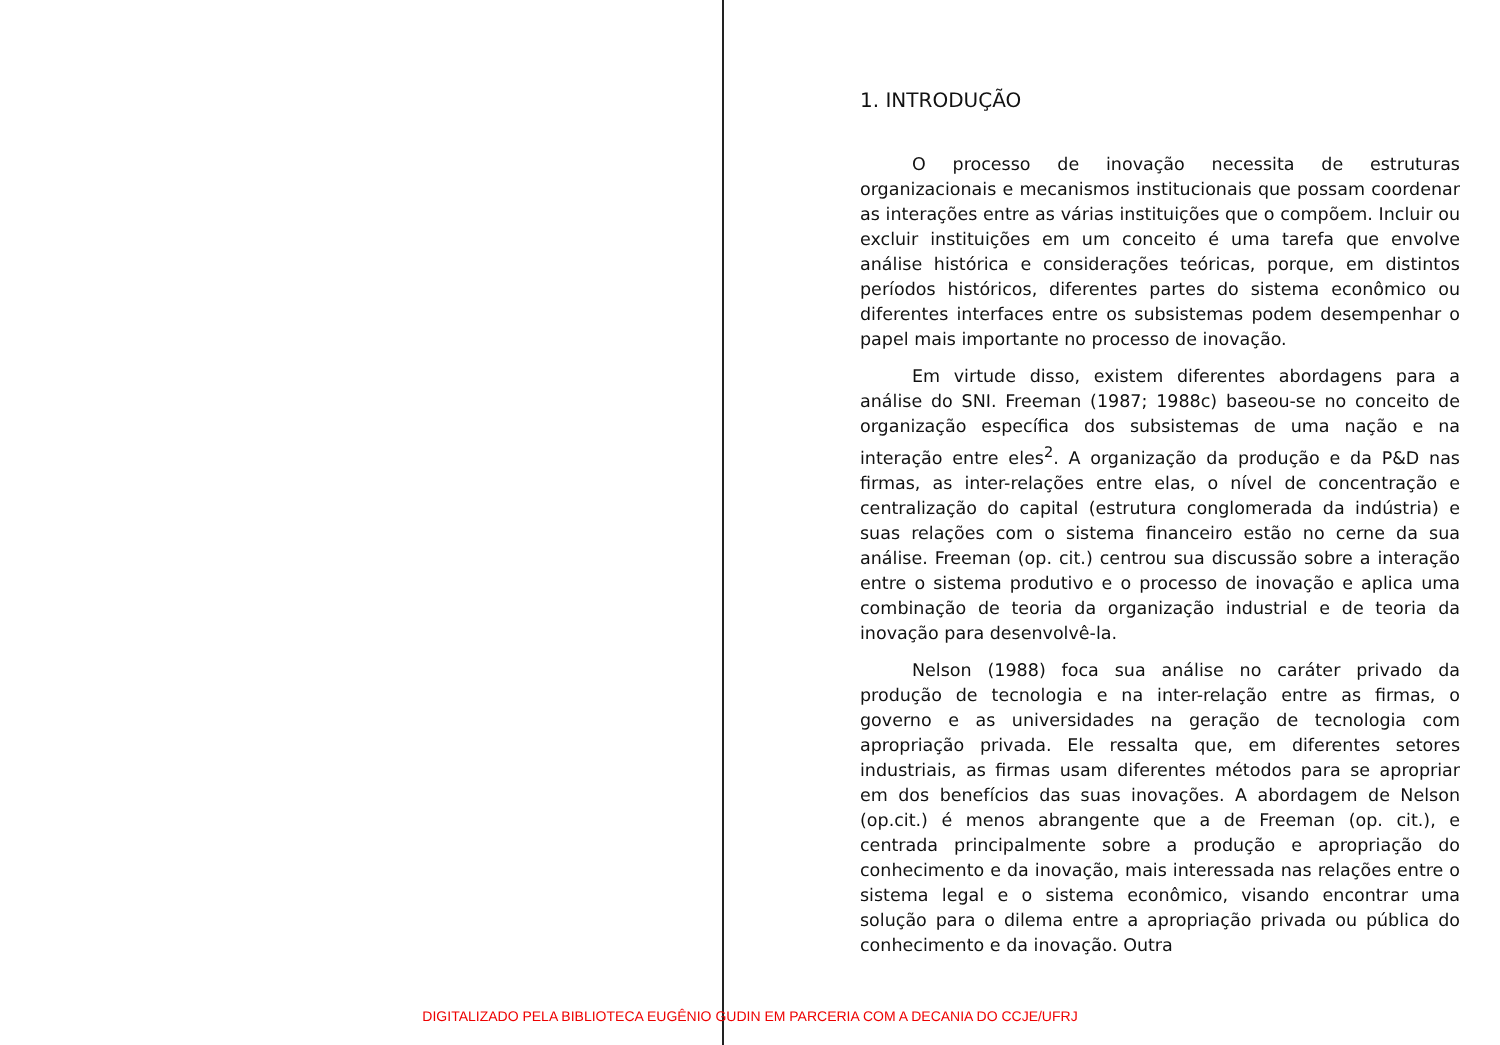1. INTRODUÇÃO
O processo de inovação necessita de estruturas organizacionais e mecanismos institucionais que possam coordenar as interações entre as várias instituições que o compõem. Incluir ou excluir instituições em um conceito é uma tarefa que envolve análise histórica e considerações teóricas, porque, em distintos períodos históricos, diferentes partes do sistema econômico ou diferentes interfaces entre os subsistemas podem desempenhar o papel mais importante no processo de inovação.
Em virtude disso, existem diferentes abordagens para a análise do SNI. Freeman (1987; 1988c) baseou-se no conceito de organização específica dos subsistemas de uma nação e na interação entre eles<sup>2</sup>. A organização da produção e da P&D nas firmas, as inter-relações entre elas, o nível de concentração e centralização do capital (estrutura conglomerada da indústria) e suas relações com o sistema financeiro estão no cerne da sua análise. Freeman (op. cit.) centrou sua discussão sobre a interação entre o sistema produtivo e o processo de inovação e aplica uma combinação de teoria da organização industrial e de teoria da inovação para desenvolvê-la.
Nelson (1988) foca sua análise no caráter privado da produção de tecnologia e na inter-relação entre as firmas, o governo e as universidades na geração de tecnologia com apropriação privada. Ele ressalta que, em diferentes setores industriais, as firmas usam diferentes métodos para se apropriar em dos benefícios das suas inovações. A abordagem de Nelson (op.cit.) é menos abrangente que a de Freeman (op. cit.), e centrada principalmente sobre a produção e apropriação do conhecimento e da inovação, mais interessada nas relações entre o sistema legal e o sistema econômico, visando encontrar uma solução para o dilema entre a apropriação privada ou pública do conhecimento e da inovação. Outra
DIGITALIZADO PELA BIBLIOTECA EUGÊNIO GUDIN EM PARCERIA COM A DECANIA DO CCJE/UFRJ